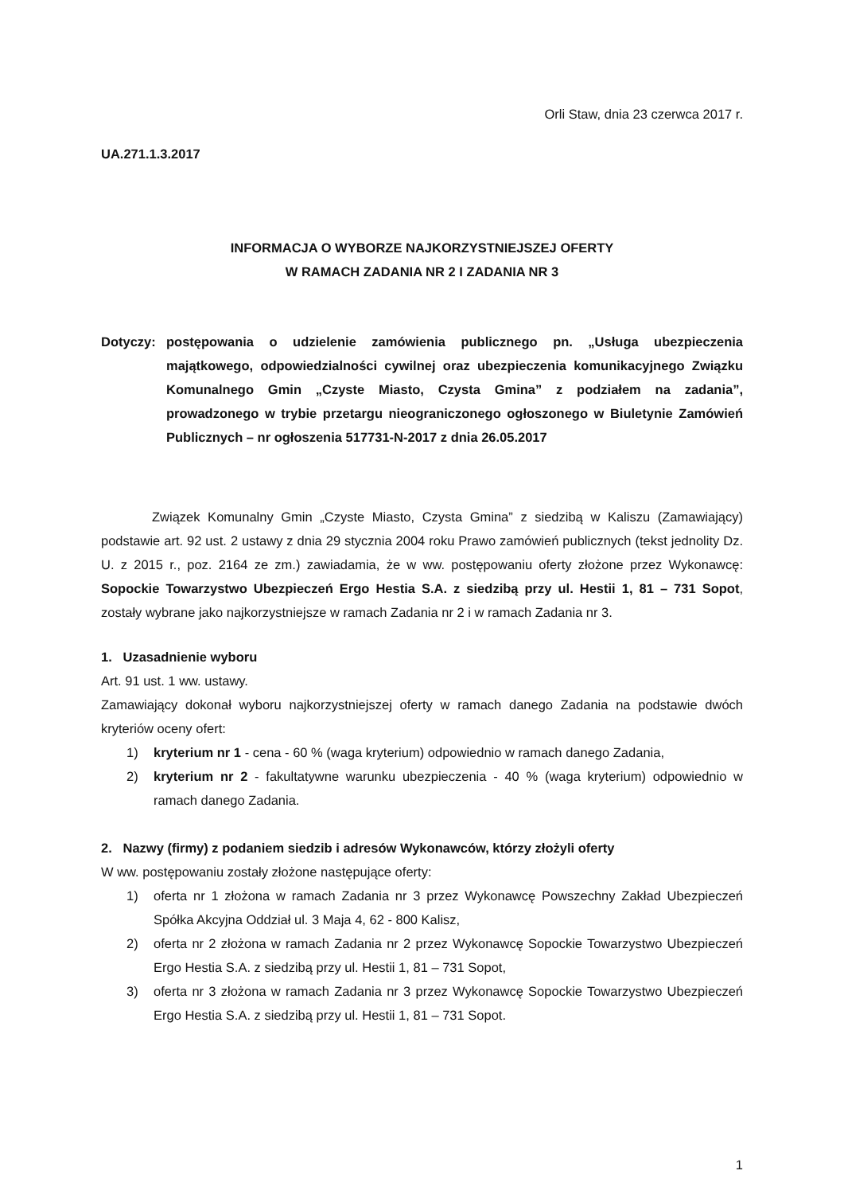Orli Staw, dnia 23 czerwca 2017 r.
UA.271.1.3.2017
INFORMACJA O WYBORZE NAJKORZYSTNIEJSZEJ OFERTY
W RAMACH ZADANIA NR 2 I ZADANIA NR 3
Dotyczy: postępowania o udzielenie zamówienia publicznego pn. „Usługa ubezpieczenia majątkowego, odpowiedzialności cywilnej oraz ubezpieczenia komunikacyjnego Związku Komunalnego Gmin „Czyste Miasto, Czysta Gmina” z podziałem na zadania”, prowadzonego w trybie przetargu nieograniczonego ogłoszonego w Biuletynie Zamówień Publicznych – nr ogłoszenia 517731-N-2017 z dnia 26.05.2017
Związek Komunalny Gmin „Czyste Miasto, Czysta Gmina” z siedzibą w Kaliszu (Zamawiający) podstawie art. 92 ust. 2 ustawy z dnia 29 stycznia 2004 roku Prawo zamówień publicznych (tekst jednolity Dz. U. z 2015 r., poz. 2164 ze zm.) zawiadamia, że w ww. postępowaniu oferty złożone przez Wykonawcę: Sopockie Towarzystwo Ubezpieczeń Ergo Hestia S.A. z siedzibą przy ul. Hestii 1, 81 – 731 Sopot, zostały wybrane jako najkorzystniejsze w ramach Zadania nr 2 i w ramach Zadania nr 3.
1. Uzasadnienie wyboru
Art. 91 ust. 1 ww. ustawy.
Zamawiający dokonał wyboru najkorzystniejszej oferty w ramach danego Zadania na podstawie dwóch kryteriów oceny ofert:
1) kryterium nr 1 - cena - 60 % (waga kryterium) odpowiednio w ramach danego Zadania,
2) kryterium nr 2 - fakultatywne warunku ubezpieczenia - 40 % (waga kryterium) odpowiednio w ramach danego Zadania.
2. Nazwy (firmy) z podaniem siedzib i adresów Wykonawców, którzy złożyli oferty
W ww. postępowaniu zostały złożone następujące oferty:
1) oferta nr 1 złożona w ramach Zadania nr 3 przez Wykonawcę Powszechny Zakład Ubezpieczeń Spółka Akcyjna Oddział ul. 3 Maja 4, 62 - 800 Kalisz,
2) oferta nr 2 złożona w ramach Zadania nr 2 przez Wykonawcę Sopockie Towarzystwo Ubezpieczeń Ergo Hestia S.A. z siedzibą przy ul. Hestii 1, 81 – 731 Sopot,
3) oferta nr 3 złożona w ramach Zadania nr 3 przez Wykonawcę Sopockie Towarzystwo Ubezpieczeń Ergo Hestia S.A. z siedzibą przy ul. Hestii 1, 81 – 731 Sopot.
1